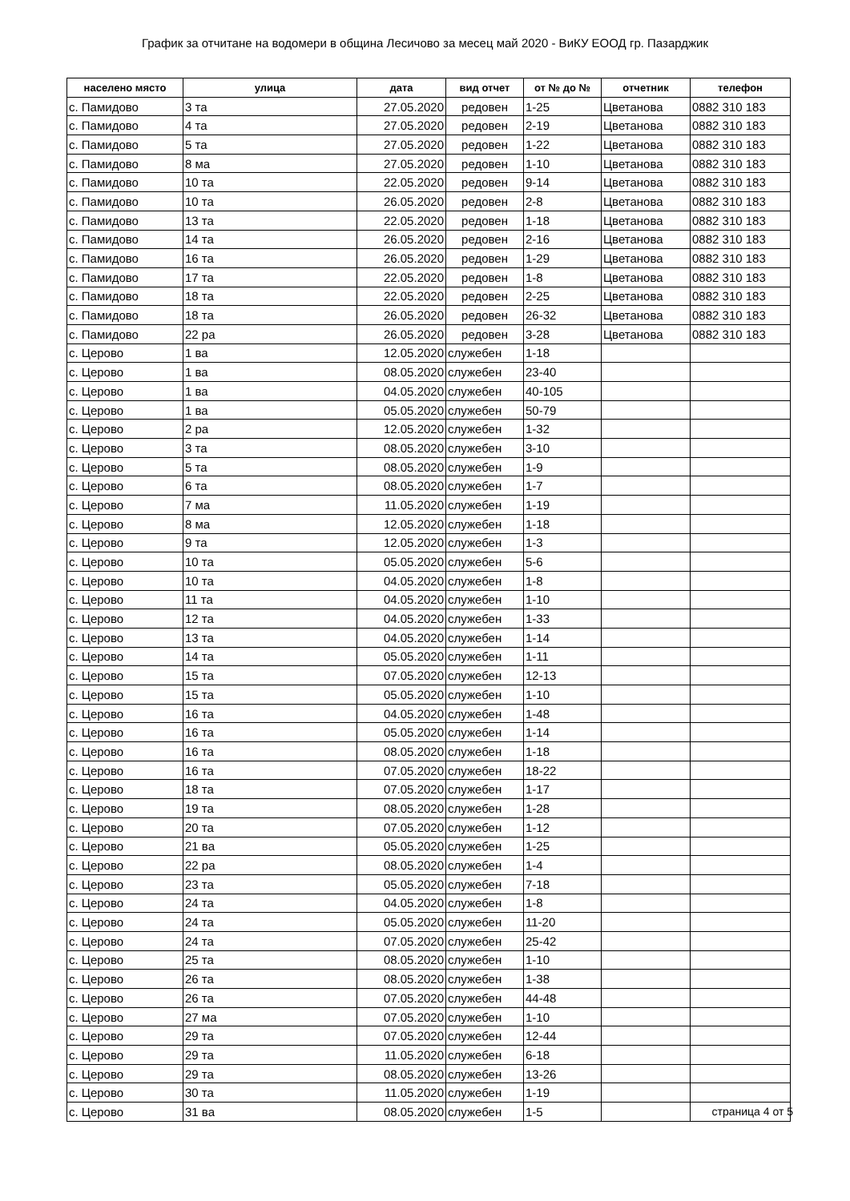График за отчитане на водомери в община Лесичово за месец май 2020 - ВиКУ ЕООД гр. Пазарджик
| населено място | улица | дата | вид отчет | от № до № | отчетник | телефон |
| --- | --- | --- | --- | --- | --- | --- |
| с. Памидово | 3 та | 27.05.2020 | редовен | 1-25 | Цветанова | 0882 310 183 |
| с. Памидово | 4 та | 27.05.2020 | редовен | 2-19 | Цветанова | 0882 310 183 |
| с. Памидово | 5 та | 27.05.2020 | редовен | 1-22 | Цветанова | 0882 310 183 |
| с. Памидово | 8 ма | 27.05.2020 | редовен | 1-10 | Цветанова | 0882 310 183 |
| с. Памидово | 10 та | 22.05.2020 | редовен | 9-14 | Цветанова | 0882 310 183 |
| с. Памидово | 10 та | 26.05.2020 | редовен | 2-8 | Цветанова | 0882 310 183 |
| с. Памидово | 13 та | 22.05.2020 | редовен | 1-18 | Цветанова | 0882 310 183 |
| с. Памидово | 14 та | 26.05.2020 | редовен | 2-16 | Цветанова | 0882 310 183 |
| с. Памидово | 16 та | 26.05.2020 | редовен | 1-29 | Цветанова | 0882 310 183 |
| с. Памидово | 17 та | 22.05.2020 | редовен | 1-8 | Цветанова | 0882 310 183 |
| с. Памидово | 18 та | 22.05.2020 | редовен | 2-25 | Цветанова | 0882 310 183 |
| с. Памидово | 18 та | 26.05.2020 | редовен | 26-32 | Цветанова | 0882 310 183 |
| с. Памидово | 22 ра | 26.05.2020 | редовен | 3-28 | Цветанова | 0882 310 183 |
| с. Церово | 1 ва | 12.05.2020 | служебен | 1-18 | | |
| с. Церово | 1 ва | 08.05.2020 | служебен | 23-40 | | |
| с. Церово | 1 ва | 04.05.2020 | служебен | 40-105 | | |
| с. Церово | 1 ва | 05.05.2020 | служебен | 50-79 | | |
| с. Церово | 2 ра | 12.05.2020 | служебен | 1-32 | | |
| с. Церово | 3 та | 08.05.2020 | служебен | 3-10 | | |
| с. Церово | 5 та | 08.05.2020 | служебен | 1-9 | | |
| с. Церово | 6 та | 08.05.2020 | служебен | 1-7 | | |
| с. Церово | 7 ма | 11.05.2020 | служебен | 1-19 | | |
| с. Церово | 8 ма | 12.05.2020 | служебен | 1-18 | | |
| с. Церово | 9 та | 12.05.2020 | служебен | 1-3 | | |
| с. Церово | 10 та | 05.05.2020 | служебен | 5-6 | | |
| с. Церово | 10 та | 04.05.2020 | служебен | 1-8 | | |
| с. Церово | 11 та | 04.05.2020 | служебен | 1-10 | | |
| с. Церово | 12 та | 04.05.2020 | служебен | 1-33 | | |
| с. Церово | 13 та | 04.05.2020 | служебен | 1-14 | | |
| с. Церово | 14 та | 05.05.2020 | служебен | 1-11 | | |
| с. Церово | 15 та | 07.05.2020 | служебен | 12-13 | | |
| с. Церово | 15 та | 05.05.2020 | служебен | 1-10 | | |
| с. Церово | 16 та | 04.05.2020 | служебен | 1-48 | | |
| с. Церово | 16 та | 05.05.2020 | служебен | 1-14 | | |
| с. Церово | 16 та | 08.05.2020 | служебен | 1-18 | | |
| с. Церово | 16 та | 07.05.2020 | служебен | 18-22 | | |
| с. Церово | 18 та | 07.05.2020 | служебен | 1-17 | | |
| с. Церово | 19 та | 08.05.2020 | служебен | 1-28 | | |
| с. Церово | 20 та | 07.05.2020 | служебен | 1-12 | | |
| с. Церово | 21 ва | 05.05.2020 | служебен | 1-25 | | |
| с. Церово | 22 ра | 08.05.2020 | служебен | 1-4 | | |
| с. Церово | 23 та | 05.05.2020 | служебен | 7-18 | | |
| с. Церово | 24 та | 04.05.2020 | служебен | 1-8 | | |
| с. Церово | 24 та | 05.05.2020 | служебен | 11-20 | | |
| с. Церово | 24 та | 07.05.2020 | служебен | 25-42 | | |
| с. Церово | 25 та | 08.05.2020 | служебен | 1-10 | | |
| с. Церово | 26 та | 08.05.2020 | служебен | 1-38 | | |
| с. Церово | 26 та | 07.05.2020 | служебен | 44-48 | | |
| с. Церово | 27 ма | 07.05.2020 | служебен | 1-10 | | |
| с. Церово | 29 та | 07.05.2020 | служебен | 12-44 | | |
| с. Церово | 29 та | 11.05.2020 | служебен | 6-18 | | |
| с. Церово | 29 та | 08.05.2020 | служебен | 13-26 | | |
| с. Церово | 30 та | 11.05.2020 | служебен | 1-19 | | |
| с. Церово | 31 ва | 08.05.2020 | служебен | 1-5 | | |
страница 4 от 5